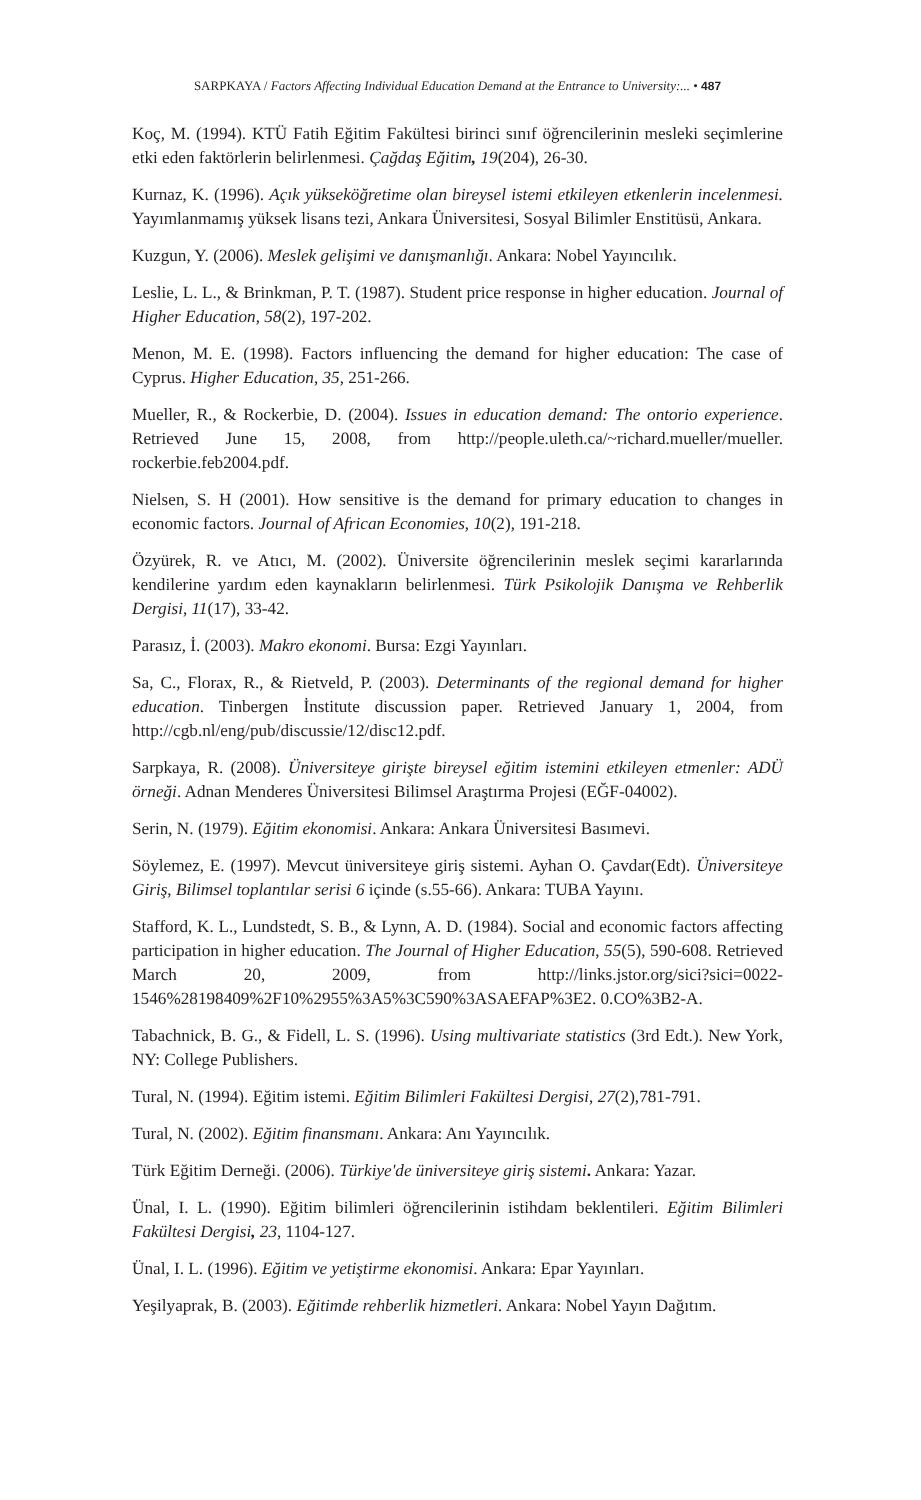SARPKAYA / Factors Affecting Individual Education Demand at the Entrance to University:... • 487
Koç, M. (1994). KTÜ Fatih Eğitim Fakültesi birinci sınıf öğrencilerinin mesleki seçimlerine etki eden faktörlerin belirlenmesi. Çağdaş Eğitim, 19(204), 26-30.
Kurnaz, K. (1996). Açık yükseköğretime olan bireysel istemi etkileyen etkenlerin incelenmesi. Yayımlanmamış yüksek lisans tezi, Ankara Üniversitesi, Sosyal Bilimler Enstitüsü, Ankara.
Kuzgun, Y. (2006). Meslek gelişimi ve danışmanlığı. Ankara: Nobel Yayıncılık.
Leslie, L. L., & Brinkman, P. T. (1987). Student price response in higher education. Journal of Higher Education, 58(2), 197-202.
Menon, M. E. (1998). Factors influencing the demand for higher education: The case of Cyprus. Higher Education, 35, 251-266.
Mueller, R., & Rockerbie, D. (2004). Issues in education demand: The ontorio experience. Retrieved June 15, 2008, from http://people.uleth.ca/~richard.mueller/mueller. rockerbie.feb2004.pdf.
Nielsen, S. H (2001). How sensitive is the demand for primary education to changes in economic factors. Journal of African Economies, 10(2), 191-218.
Özyürek, R. ve Atıcı, M. (2002). Üniversite öğrencilerinin meslek seçimi kararlarında kendilerine yardım eden kaynakların belirlenmesi. Türk Psikolojik Danışma ve Rehberlik Dergisi, 11(17), 33-42.
Parasız, İ. (2003). Makro ekonomi. Bursa: Ezgi Yayınları.
Sa, C., Florax, R., & Rietveld, P. (2003). Determinants of the regional demand for higher education. Tinbergen İnstitute discussion paper. Retrieved January 1, 2004, from http://cgb.nl/eng/pub/discussie/12/disc12.pdf.
Sarpkaya, R. (2008). Üniversiteye girişte bireysel eğitim istemini etkileyen etmenler: ADÜ örneği. Adnan Menderes Üniversitesi Bilimsel Araştırma Projesi (EĞF-04002).
Serin, N. (1979). Eğitim ekonomisi. Ankara: Ankara Üniversitesi Basımevi.
Söylemez, E. (1997). Mevcut üniversiteye giriş sistemi. Ayhan O. Çavdar(Edt). Üniversiteye Giriş, Bilimsel toplantılar serisi 6 içinde (s.55-66). Ankara: TUBA Yayını.
Stafford, K. L., Lundstedt, S. B., & Lynn, A. D. (1984). Social and economic factors affecting participation in higher education. The Journal of Higher Education, 55(5), 590-608. Retrieved March 20, 2009, from http://links.jstor.org/sici?sici=0022-1546%28198409%2F10%2955%3A5%3C590%3ASAEFAP%3E2. 0.CO%3B2-A.
Tabachnick, B. G., & Fidell, L. S. (1996). Using multivariate statistics (3rd Edt.). New York, NY: College Publishers.
Tural, N. (1994). Eğitim istemi. Eğitim Bilimleri Fakültesi Dergisi, 27(2),781-791.
Tural, N. (2002). Eğitim finansmanı. Ankara: Anı Yayıncılık.
Türk Eğitim Derneği. (2006). Türkiye'de üniversiteye giriş sistemi. Ankara: Yazar.
Ünal, I. L. (1990). Eğitim bilimleri öğrencilerinin istihdam beklentileri. Eğitim Bilimleri Fakültesi Dergisi, 23, 1104-127.
Ünal, I. L. (1996). Eğitim ve yetiştirme ekonomisi. Ankara: Epar Yayınları.
Yeşilyaprak, B. (2003). Eğitimde rehberlik hizmetleri. Ankara: Nobel Yayın Dağıtım.